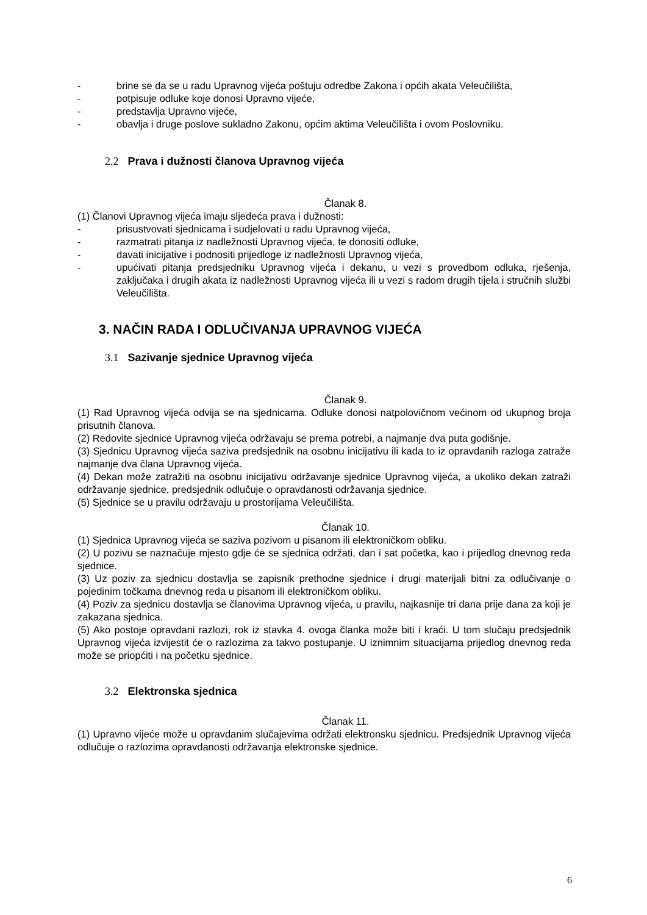- brine se da se u radu Upravnog vijeća poštuju odredbe Zakona i općih akata Veleučilišta,
- potpisuje odluke koje donosi Upravno vijeće,
- predstavlja Upravno vijeće,
- obavlja i druge poslove sukladno Zakonu, općim aktima Veleučilišta i ovom Poslovniku.
2.2 Prava i dužnosti članova Upravnog vijeća
Članak 8.
(1) Članovi Upravnog vijeća imaju sljedeća prava i dužnosti:
- prisustvovati sjednicama i sudjelovati u radu Upravnog vijeća,
- razmatrati pitanja iz nadležnosti Upravnog vijeća, te donositi odluke,
- davati inicijative i podnositi prijedloge iz nadležnosti Upravnog vijeća,
- upućivati pitanja predsjedniku Upravnog vijeća i dekanu, u vezi s provedbom odluka, rješenja, zaključaka i drugih akata iz nadležnosti Upravnog vijeća ili u vezi s radom drugih tijela i stručnih službi Veleučilišta.
3. NAČIN RADA I ODLUČIVANJA UPRAVNOG VIJEĆA
3.1 Sazivanje sjednice Upravnog vijeća
Članak 9.
(1) Rad Upravnog vijeća odvija se na sjednicama. Odluke donosi natpolovičnom većinom od ukupnog broja prisutnih članova.
(2) Redovite sjednice Upravnog vijeća održavaju se prema potrebi, a najmanje dva puta godišnje.
(3) Sjednicu Upravnog vijeća saziva predsjednik na osobnu inicijativu ili kada to iz opravdanih razloga zatraže najmanje dva člana Upravnog vijeća.
(4) Dekan može zatražiti na osobnu inicijativu održavanje sjednice Upravnog vijeća, a ukoliko dekan zatraži održavanje sjednice, predsjednik odlučuje o opravdanosti održavanja sjednice.
(5) Sjednice se u pravilu održavaju u prostorijama Veleučilišta.
Članak 10.
(1) Sjednica Upravnog vijeća se saziva pozivom u pisanom ili elektroničkom obliku.
(2) U pozivu se naznačuje mjesto gdje će se sjednica održati, dan i sat početka, kao i prijedlog dnevnog reda sjednice.
(3) Uz poziv za sjednicu dostavlja se zapisnik prethodne sjednice i drugi materijali bitni za odlučivanje o pojedinim točkama dnevnog reda u pisanom ili elektroničkom obliku.
(4) Poziv za sjednicu dostavlja se članovima Upravnog vijeća, u pravilu, najkasnije tri dana prije dana za koji je zakazana sjednica.
(5) Ako postoje opravdani razlozi, rok iz stavka 4. ovoga članka može biti i kraći. U tom slučaju predsjednik Upravnog vijeća izvijestit će o razlozima za takvo postupanje. U iznimnim situacijama prijedlog dnevnog reda može se priopćiti i na početku sjednice.
3.2 Elektronska sjednica
Članak 11.
(1) Upravno vijeće može u opravdanim slučajevima održati elektronsku sjednicu. Predsjednik Upravnog vijeća odlučuje o razlozima opravdanosti održavanja elektronske sjednice.
6